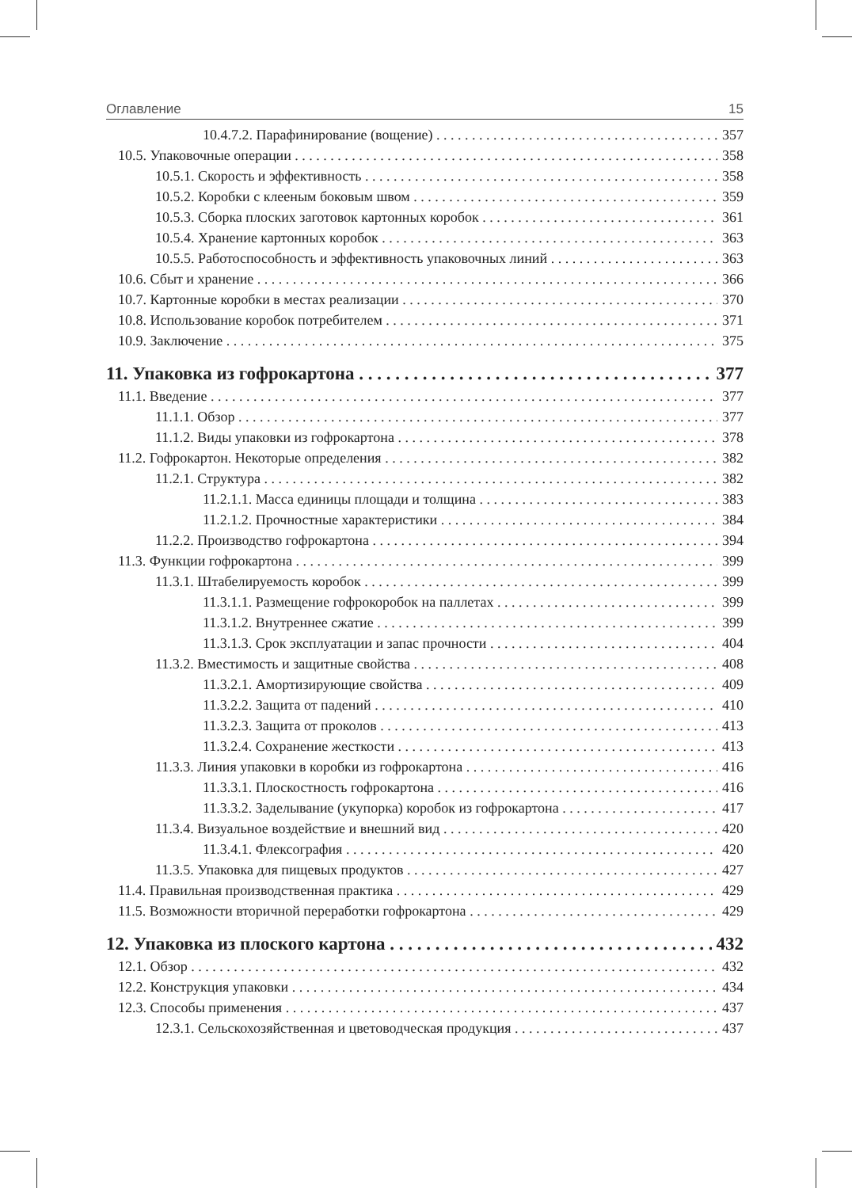Оглавление 15
10.4.7.2. Парафинирование (вощение) 357
10.5. Упаковочные операции 358
10.5.1. Скорость и эффективность 358
10.5.2. Коробки с клееным боковым швом 359
10.5.3. Сборка плоских заготовок картонных коробок 361
10.5.4. Хранение картонных коробок 363
10.5.5. Работоспособность и эффективность упаковочных линий 363
10.6. Сбыт и хранение 366
10.7. Картонные коробки в местах реализации 370
10.8. Использование коробок потребителем 371
10.9. Заключение 375
11. Упаковка из гофрокартона 377
11.1. Введение 377
11.1.1. Обзор 377
11.1.2. Виды упаковки из гофрокартона 378
11.2. Гофрокартон. Некоторые определения 382
11.2.1. Структура 382
11.2.1.1. Масса единицы площади и толщина 383
11.2.1.2. Прочностные характеристики 384
11.2.2. Производство гофрокартона 394
11.3. Функции гофрокартона 399
11.3.1. Штабелируемость коробок 399
11.3.1.1. Размещение гофрокоробок на паллетах 399
11.3.1.2. Внутреннее сжатие 399
11.3.1.3. Срок эксплуатации и запас прочности 404
11.3.2. Вместимость и защитные свойства 408
11.3.2.1. Амортизирующие свойства 409
11.3.2.2. Защита от падений 410
11.3.2.3. Защита от проколов 413
11.3.2.4. Сохранение жесткости 413
11.3.3. Линия упаковки в коробки из гофрокартона 416
11.3.3.1. Плоскостность гофрокартона 416
11.3.3.2. Заделывание (укупорка) коробок из гофрокартона 417
11.3.4. Визуальное воздействие и внешний вид 420
11.3.4.1. Флексография 420
11.3.5. Упаковка для пищевых продуктов 427
11.4. Правильная производственная практика 429
11.5. Возможности вторичной переработки гофрокартона 429
12. Упаковка из плоского картона 432
12.1. Обзор 432
12.2. Конструкция упаковки 434
12.3. Способы применения 437
12.3.1. Сельскохозяйственная и цветоводческая продукция 437